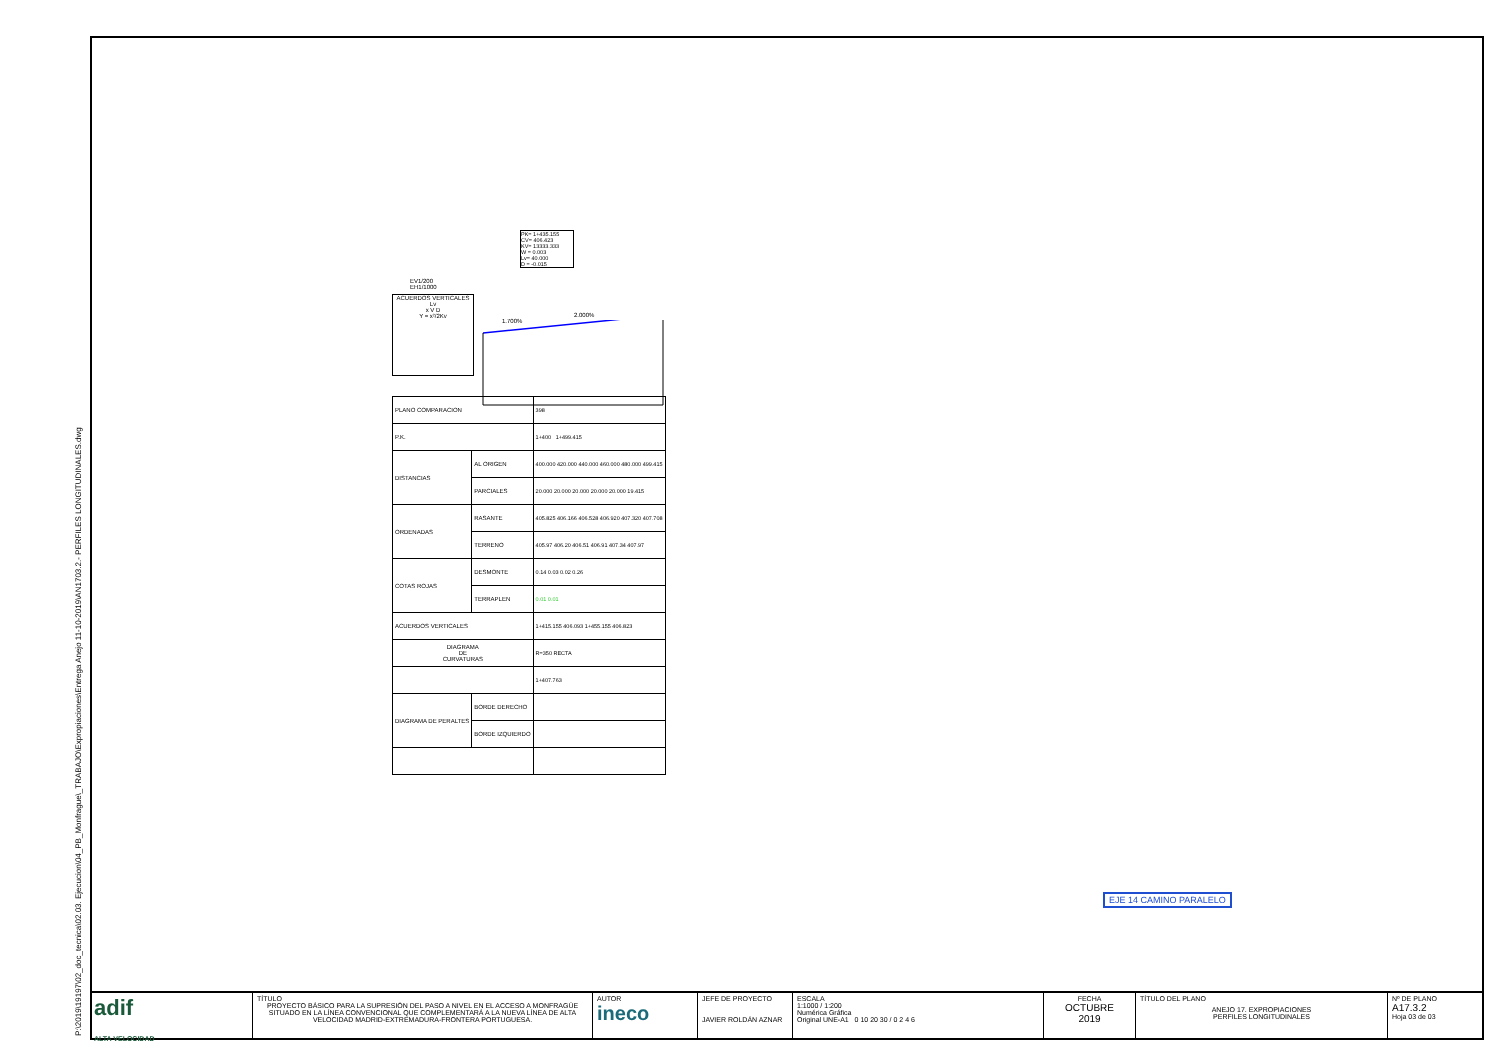P:\2019\19197\02_doc_tecnica\02.03. Ejecucion\04_PB_Monfrague\_TRABAJO\Expropiaciones\Entrega Anejo 11-10-2019\AN1703.2.- PERFILES LONGITUDINALES.dwg
PK= 1+435.155
CV= 406.423
KV= 13333.333
W = 0.003
Lv= 40.000
D = -0.015
EV1/200
EH1/1000
ACUERDOS VERTICALES
Lv
x V D
Y = x²/2Kv
1.700%
2.000%
| PLANO COMPARACION | | 398 |
| P.K. | | 1+400 1+499.415 |
| DISTANCIAS | AL ORIGEN | 400.000 420.000 440.000 460.000 480.000 499.415 |
| | PARCIALES | 20.000 20.000 20.000 20.000 20.000 19.415 |
| ORDENADAS | RASANTE | 405.825 406.166 406.528 406.920 407.320 407.708 |
| | TERRENO | 405.97 406.20 406.51 406.91 407.34 407.97 |
| COTAS ROJAS | DESMONTE | 0.14 0.03 0.02 0.26 |
| | TERRAPLEN | 0.01 0.01 |
| ACUERDOS VERTICALES | | 1+415.155 406.093 1+455.155 406.823 |
| DIAGRAMA DE CURVATURAS | | R=350 RECTA |
| | | 1+407.763 |
| DIAGRAMA DE PERALTES | BORDE DERECHO | |
| | BORDE IZQUIERDO | |
EJE 14 CAMINO PARALELO
adif
ALTA VELOCIDAD
TÍTULO
PROYECTO BÁSICO PARA LA SUPRESIÓN DEL PASO A NIVEL EN EL ACCESO A MONFRAGÜE SITUADO EN LA LÍNEA CONVENCIONAL QUE COMPLEMENTARÁ A LA NUEVA LÍNEA DE ALTA VELOCIDAD MADRID-EXTREMADURA-FRONTERA PORTUGUESA.
AUTOR
ineco
JEFE DE PROYECTO
JAVIER ROLDÁN AZNAR
ESCALA
1:1000 / 1:200
Numérica Gráfica
Original UNE-A1 0 10 20 30 / 0 2 4 6
FECHA
OCTUBRE
2019
TÍTULO DEL PLANO
ANEJO 17. EXPROPIACIONES
PERFILES LONGITUDINALES
Nº DE PLANO
A17.3.2
Hoja 03 de 03